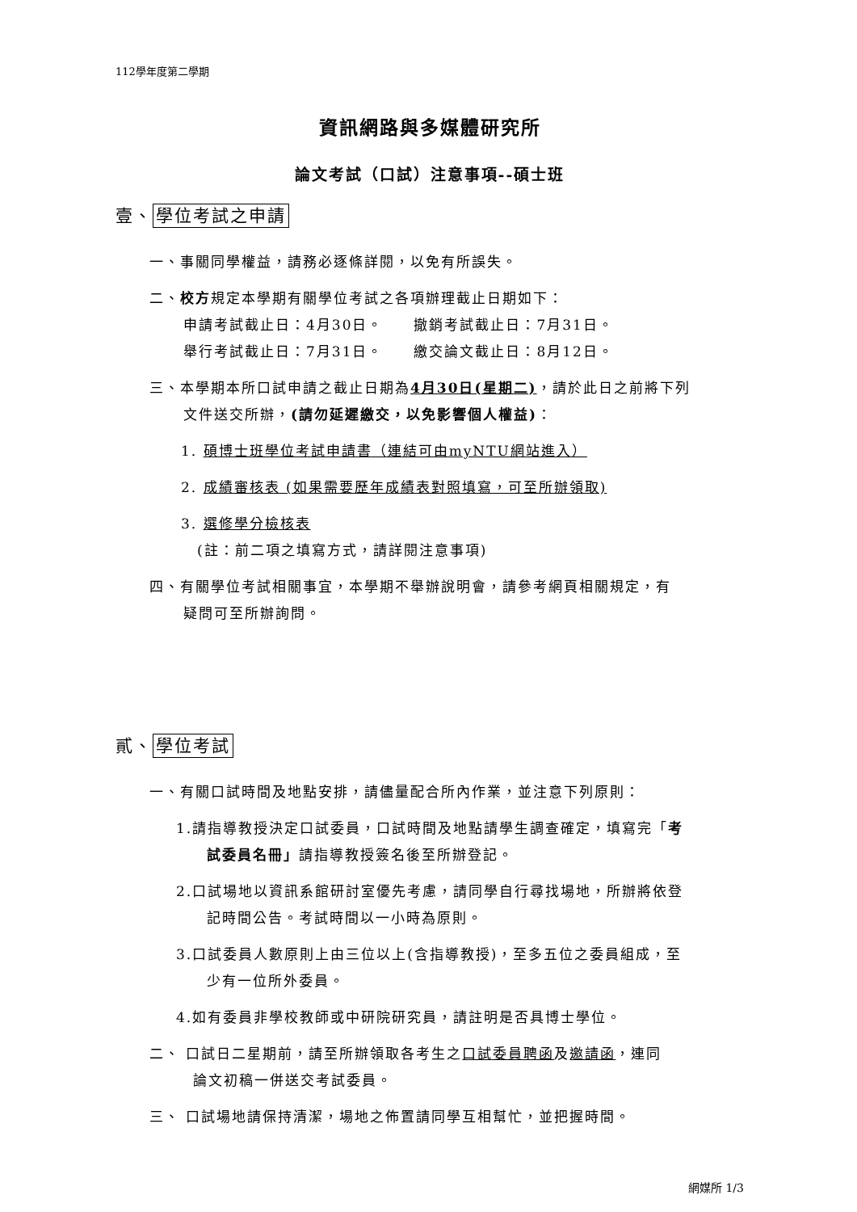112學年度第二學期
資訊網路與多媒體研究所
論文考試（口試）注意事項--碩士班
壹、 學位考試之申請
一、事關同學權益，請務必逐條詳閱，以免有所誤失。
二、校方規定本學期有關學位考試之各項辦理截止日期如下：
申請考試截止日：4月30日。　　撤銷考試截止日：7月31日。
舉行考試截止日：7月31日。　　繳交論文截止日：8月12日。
三、本學期本所口試申請之截止日期為4月30日(星期二)，請於此日之前將下列
文件送交所辦，(請勿延遲繳交，以免影響個人權益)：
1. 碩博士班學位考試申請書（連結可由myNTU網站進入）
2. 成績審核表 (如果需要歷年成績表對照填寫，可至所辦領取)
3. 選修學分檢核表
(註：前二項之填寫方式，請詳閱注意事項)
四、有關學位考試相關事宜，本學期不舉辦說明會，請參考網頁相關規定，有
疑問可至所辦詢問。
貳、 學位考試
一、有關口試時間及地點安排，請儘量配合所內作業，並注意下列原則：
1.請指導教授決定口試委員，口試時間及地點請學生調查確定，填寫完「考
試委員名冊」請指導教授簽名後至所辦登記。
2.口試場地以資訊系館研討室優先考慮，請同學自行尋找場地，所辦將依登
記時間公告。考試時間以一小時為原則。
3.口試委員人數原則上由三位以上(含指導教授)，至多五位之委員組成，至
少有一位所外委員。
4.如有委員非學校教師或中研院研究員，請註明是否具博士學位。
二、 口試日二星期前，請至所辦領取各考生之口試委員聘函及邀請函，連同
論文初稿一併送交考試委員。
三、 口試場地請保持清潔，場地之佈置請同學互相幫忙，並把握時間。
網媒所 1/3